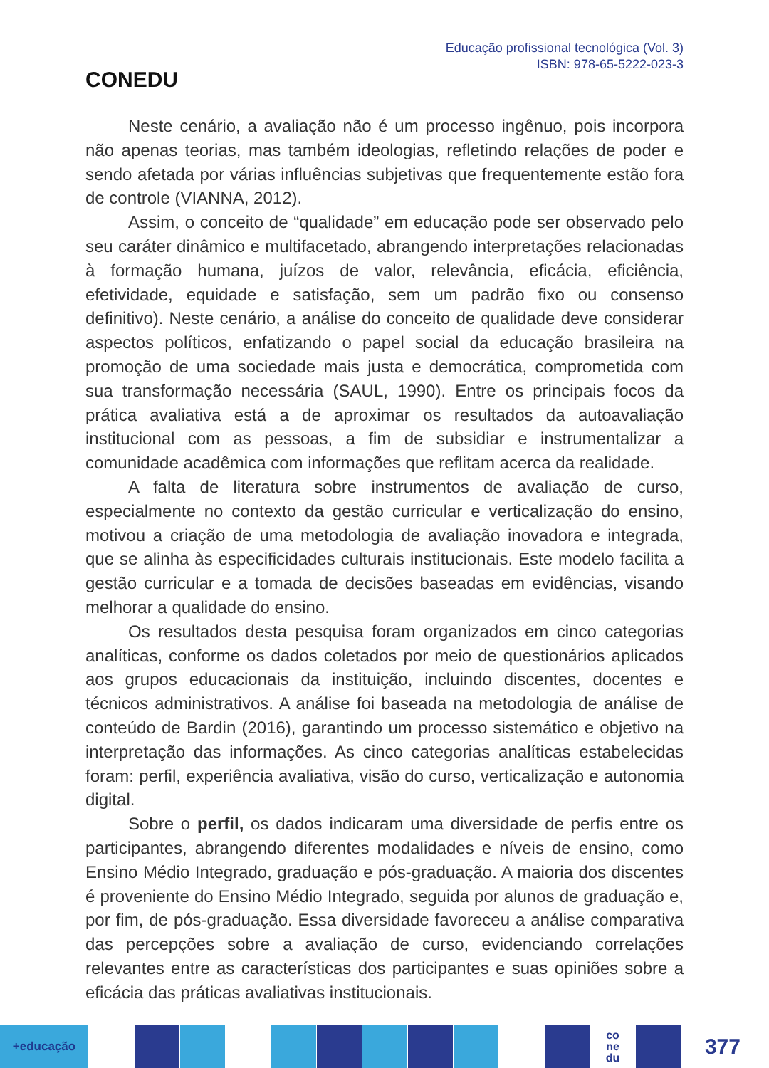CONEDU
Educação profissional tecnológica (Vol. 3)
ISBN: 978-65-5222-023-3
Neste cenário, a avaliação não é um processo ingênuo, pois incorpora não apenas teorias, mas também ideologias, refletindo relações de poder e sendo afetada por várias influências subjetivas que frequentemente estão fora de controle (VIANNA, 2012).
Assim, o conceito de “qualidade” em educação pode ser observado pelo seu caráter dinâmico e multifacetado, abrangendo interpretações relacionadas à formação humana, juízos de valor, relevância, eficácia, eficiência, efetividade, equidade e satisfação, sem um padrão fixo ou consenso definitivo). Neste cenário, a análise do conceito de qualidade deve considerar aspectos políticos, enfatizando o papel social da educação brasileira na promoção de uma sociedade mais justa e democrática, comprometida com sua transformação necessária (SAUL, 1990). Entre os principais focos da prática avaliativa está a de aproximar os resultados da autoavaliação institucional com as pessoas, a fim de subsidiar e instrumentalizar a comunidade acadêmica com informações que reflitam acerca da realidade.
A falta de literatura sobre instrumentos de avaliação de curso, especialmente no contexto da gestão curricular e verticalização do ensino, motivou a criação de uma metodologia de avaliação inovadora e integrada, que se alinha às especificidades culturais institucionais. Este modelo facilita a gestão curricular e a tomada de decisões baseadas em evidências, visando melhorar a qualidade do ensino.
Os resultados desta pesquisa foram organizados em cinco categorias analíticas, conforme os dados coletados por meio de questionários aplicados aos grupos educacionais da instituição, incluindo discentes, docentes e técnicos administrativos. A análise foi baseada na metodologia de análise de conteúdo de Bardin (2016), garantindo um processo sistemático e objetivo na interpretação das informações. As cinco categorias analíticas estabelecidas foram: perfil, experiência avaliativa, visão do curso, verticalização e autonomia digital.
Sobre o perfil, os dados indicaram uma diversidade de perfis entre os participantes, abrangendo diferentes modalidades e níveis de ensino, como Ensino Médio Integrado, graduação e pós-graduação. A maioria dos discentes é proveniente do Ensino Médio Integrado, seguida por alunos de graduação e, por fim, de pós-graduação. Essa diversidade favoreceu a análise comparativa das percepções sobre a avaliação de curso, evidenciando correlações relevantes entre as características dos participantes e suas opiniões sobre a eficácia das práticas avaliativas institucionais.
+educação
co
ne
du
377